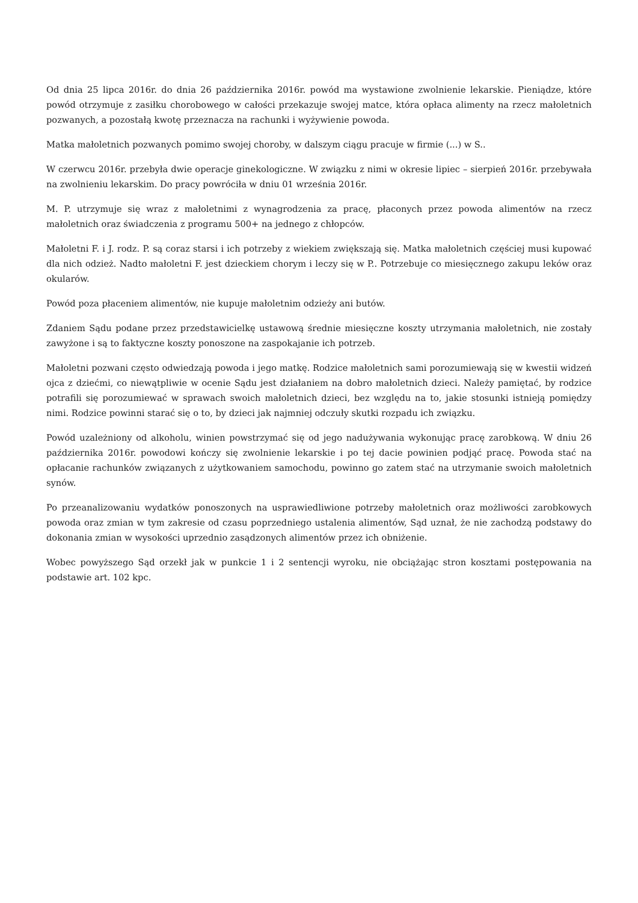Od dnia 25 lipca 2016r. do dnia 26 października 2016r. powód ma wystawione zwolnienie lekarskie. Pieniądze, które powód otrzymuje z zasiłku chorobowego w całości przekazuje swojej matce, która opłaca alimenty na rzecz małoletnich pozwanych, a pozostałą kwotę przeznacza na rachunki i wyżywienie powoda.
Matka małoletnich pozwanych pomimo swojej choroby, w dalszym ciągu pracuje w firmie (...) w S..
W czerwcu 2016r. przebyła dwie operacje ginekologiczne. W związku z nimi w okresie lipiec – sierpień 2016r. przebywała na zwolnieniu lekarskim. Do pracy powróciła w dniu 01 września 2016r.
M. P. utrzymuje się wraz z małoletnimi z wynagrodzenia za pracę, płaconych przez powoda alimentów na rzecz małoletnich oraz świadczenia z programu 500+ na jednego z chłopców.
Małoletni F. i J. rodz. P. są coraz starsi i ich potrzeby z wiekiem zwiększają się. Matka małoletnich częściej musi kupować dla nich odzież. Nadto małoletni F. jest dzieckiem chorym i leczy się w P.. Potrzebuje co miesięcznego zakupu leków oraz okularów.
Powód poza płaceniem alimentów, nie kupuje małoletnim odzieży ani butów.
Zdaniem Sądu podane przez przedstawicielkę ustawową średnie miesięczne koszty utrzymania małoletnich, nie zostały zawyżone i są to faktyczne koszty ponoszone na zaspokajanie ich potrzeb.
Małoletni pozwani często odwiedzają powoda i jego matkę. Rodzice małoletnich sami porozumiewają się w kwestii widzeń ojca z dziećmi, co niewątpliwie w ocenie Sądu jest działaniem na dobro małoletnich dzieci. Należy pamiętać, by rodzice potrafili się porozumiewać w sprawach swoich małoletnich dzieci, bez względu na to, jakie stosunki istnieją pomiędzy nimi. Rodzice powinni starać się o to, by dzieci jak najmniej odczuły skutki rozpadu ich związku.
Powód uzależniony od alkoholu, winien powstrzymać się od jego nadużywania wykonując pracę zarobkową. W dniu 26 października 2016r. powodowi kończy się zwolnienie lekarskie i po tej dacie powinien podjąć pracę. Powoda stać na opłacanie rachunków związanych z użytkowaniem samochodu, powinno go zatem stać na utrzymanie swoich małoletnich synów.
Po przeanalizowaniu wydatków ponoszonych na usprawiedliwione potrzeby małoletnich oraz możliwości zarobkowych powoda oraz zmian w tym zakresie od czasu poprzedniego ustalenia alimentów, Sąd uznał, że nie zachodzą podstawy do dokonania zmian w wysokości uprzednio zasądzonych alimentów przez ich obniżenie.
Wobec powyższego Sąd orzekł jak w punkcie 1 i 2 sentencji wyroku, nie obciążając stron kosztami postępowania na podstawie art. 102 kpc.